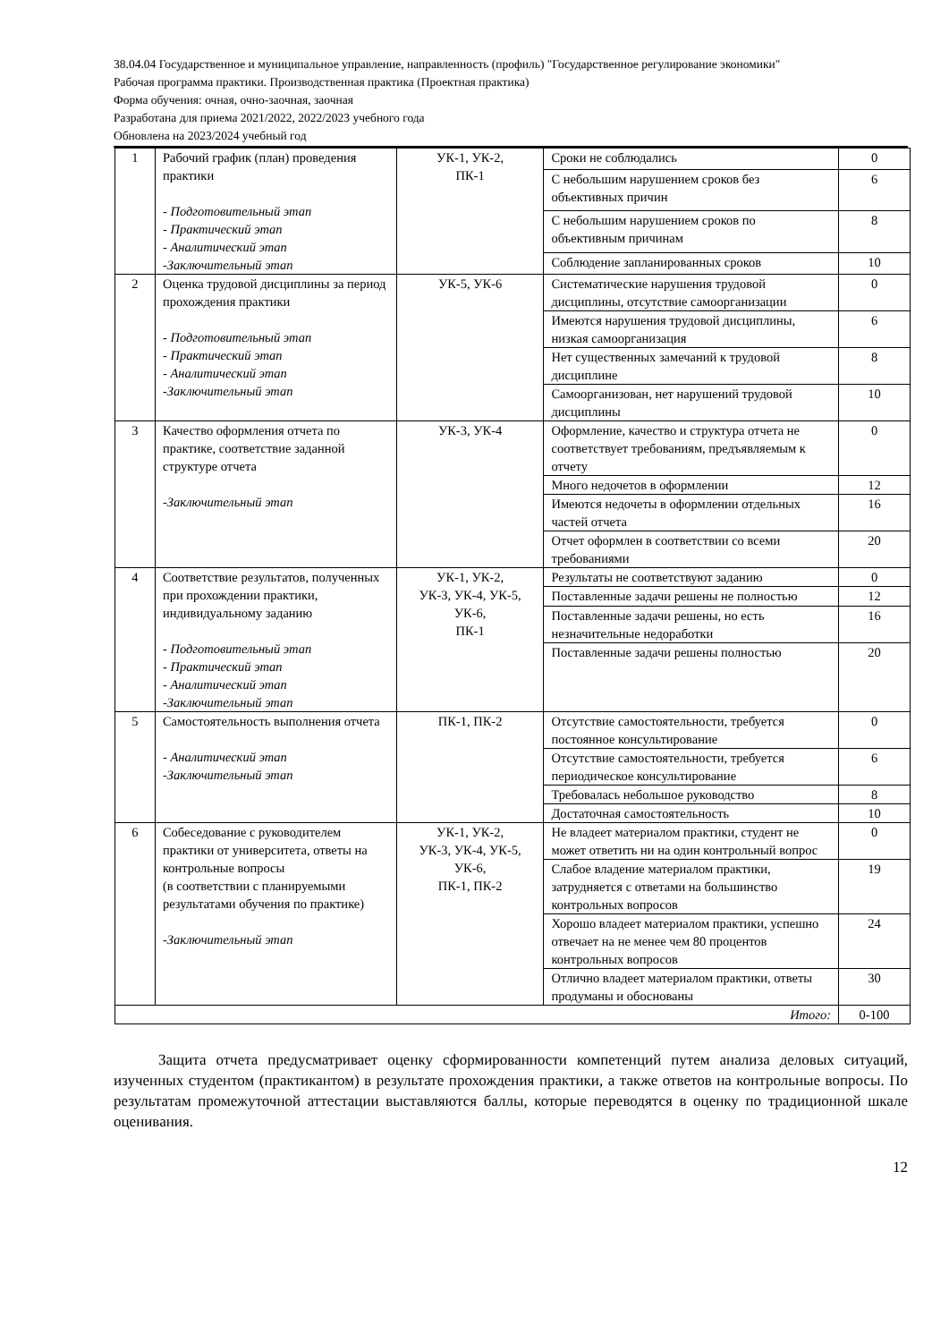38.04.04 Государственное и муниципальное управление, направленность (профиль) "Государственное регулирование экономики"
Рабочая программа практики. Производственная практика (Проектная практика)
Форма обучения: очная, очно-заочная, заочная
Разработана для приема 2021/2022, 2022/2023 учебного года
Обновлена на 2023/2024 учебный год
| 1 | Рабочий график (план) проведения практики - Подготовительный этап - Практический этап - Аналитический этап -Заключительный этап | УК-1, УК-2, ПК-1 | Сроки не соблюдались | 0 |
| | | | С небольшим нарушением сроков без объективных причин | 6 |
| | | | С небольшим нарушением сроков по объективным причинам | 8 |
| | | | Соблюдение запланированных сроков | 10 |
| 2 | Оценка трудовой дисциплины за период прохождения практики - Подготовительный этап - Практический этап - Аналитический этап -Заключительный этап | УК-5, УК-6 | Систематические нарушения трудовой дисциплины, отсутствие самоорганизации | 0 |
| | | | Имеются нарушения трудовой дисциплины, низкая самоорганизация | 6 |
| | | | Нет существенных замечаний к трудовой дисциплине | 8 |
| | | | Самоорганизован, нет нарушений трудовой дисциплины | 10 |
| 3 | Качество оформления отчета по практике, соответствие заданной структуре отчета -Заключительный этап | УК-3, УК-4 | Оформление, качество и структура отчета не соответствует требованиям, предъявляемым к отчету | 0 |
| | | | Много недочетов в оформлении | 12 |
| | | | Имеются недочеты в оформлении отдельных частей отчета | 16 |
| | | | Отчет оформлен в соответствии со всеми требованиями | 20 |
| 4 | Соответствие результатов, полученных при прохождении практики, индивидуальному заданию - Подготовительный этап - Практический этап - Аналитический этап -Заключительный этап | УК-1, УК-2, УК-3, УК-4, УК-5, УК-6, ПК-1 | Результаты не соответствуют заданию | 0 |
| | | | Поставленные задачи решены не полностью | 12 |
| | | | Поставленные задачи решены, но есть незначительные недоработки | 16 |
| | | | Поставленные задачи решены полностью | 20 |
| 5 | Самостоятельность выполнения отчета - Аналитический этап -Заключительный этап | ПК-1, ПК-2 | Отсутствие самостоятельности, требуется постоянное консультирование | 0 |
| | | | Отсутствие самостоятельности, требуется периодическое консультирование | 6 |
| | | | Требовалась небольшое руководство | 8 |
| | | | Достаточная самостоятельность | 10 |
| 6 | Собеседование с руководителем практики от университета, ответы на контрольные вопросы (в соответствии с планируемыми результатами обучения по практике) -Заключительный этап | УК-1, УК-2, УК-3, УК-4, УК-5, УК-6, ПК-1, ПК-2 | Не владеет материалом практики, студент не может ответить ни на один контрольный вопрос | 0 |
| | | | Слабое владение материалом практики, затрудняется с ответами на большинство контрольных вопросов | 19 |
| | | | Хорошо владеет материалом практики, успешно отвечает на не менее чем 80 процентов контрольных вопросов | 24 |
| | | | Отлично владеет материалом практики, ответы продуманы и обоснованы | 30 |
| Итого: | | | | 0-100 |
Защита отчета предусматривает оценку сформированности компетенций путем анализа деловых ситуаций, изученных студентом (практикантом) в результате прохождения практики, а также ответов на контрольные вопросы. По результатам промежуточной аттестации выставляются баллы, которые переводятся в оценку по традиционной шкале оценивания.
12